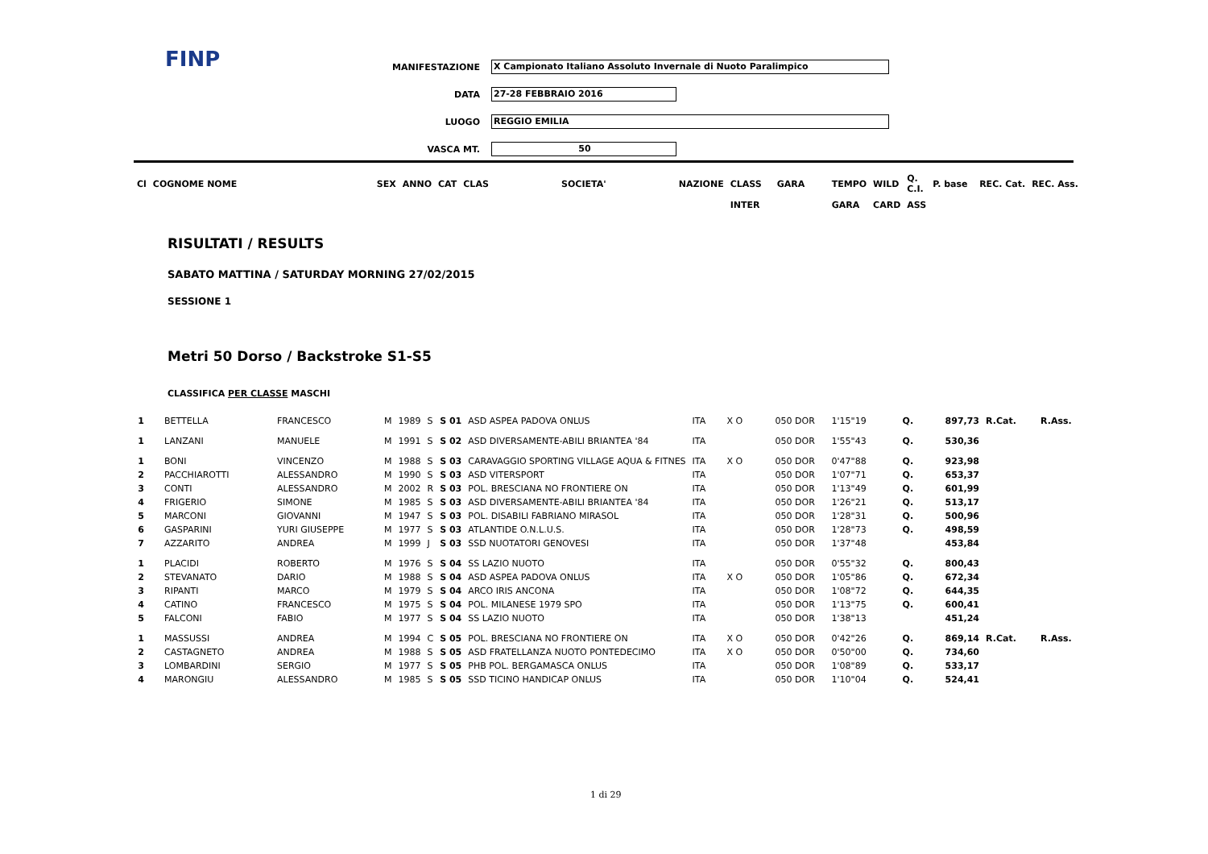FINP
MANIFESTAZIONE X Campionato Italiano Assoluto Invernale di Nuoto Paralimpico
DATA 27-28 FEBBRAIO 2016
LUOGO REGGIO EMILIA
VASCA MT. 50
| Cl | COGNOME NOME | SEX | ANNO | CAT | CLAS | SOCIETA' | NAZIONE | CLASS | GARA | TEMPO | WILD | Q. C.I. | P. base | REC. Cat. | REC. Ass. |
| | | | | | | | | INTER | | GARA | CARD | ASS | | | |
RISULTATI / RESULTS
SABATO MATTINA / SATURDAY MORNING 27/02/2015
SESSIONE 1
Metri 50 Dorso / Backstroke S1-S5
CLASSIFICA PER CLASSE MASCHI
| 1 | BETTELLA | FRANCESCO | M | 1989 | S | S 01 | ASD ASPEA PADOVA ONLUS | ITA | X O | 050 DOR | 1'15"19 | Q. | 897,73 | R.Cat. | R.Ass. |
| 1 | LANZANI | MANUELE | M | 1991 | S | S 02 | ASD DIVERSAMENTE-ABILI BRIANTEA '84 | ITA | | 050 DOR | 1'55"43 | Q. | 530,36 | | |
| 1 | BONI | VINCENZO | M | 1988 | S | S 03 | CARAVAGGIO SPORTING VILLAGE AQUA & FITNES | ITA | X O | 050 DOR | 0'47"88 | Q. | 923,98 | | |
| 2 | PACCHIAROTTI | ALESSANDRO | M | 1990 | S | S 03 | ASD VITERSPORT | ITA | | 050 DOR | 1'07"71 | Q. | 653,37 | | |
| 3 | CONTI | ALESSANDRO | M | 2002 | R | S 03 | POL. BRESCIANA NO FRONTIERE ON | ITA | | 050 DOR | 1'13"49 | Q. | 601,99 | | |
| 4 | FRIGERIO | SIMONE | M | 1985 | S | S 03 | ASD DIVERSAMENTE-ABILI BRIANTEA '84 | ITA | | 050 DOR | 1'26"21 | Q. | 513,17 | | |
| 5 | MARCONI | GIOVANNI | M | 1947 | S | S 03 | POL. DISABILI FABRIANO MIRASOL | ITA | | 050 DOR | 1'28"31 | Q. | 500,96 | | |
| 6 | GASPARINI | YURI GIUSEPPE | M | 1977 | S | S 03 | ATLANTIDE O.N.L.U.S. | ITA | | 050 DOR | 1'28"73 | Q. | 498,59 | | |
| 7 | AZZARITO | ANDREA | M | 1999 | J | S 03 | SSD NUOTATORI GENOVESI | ITA | | 050 DOR | 1'37"48 | | 453,84 | | |
| 1 | PLACIDI | ROBERTO | M | 1976 | S | S 04 | SS LAZIO NUOTO | ITA | | 050 DOR | 0'55"32 | Q. | 800,43 | | |
| 2 | STEVANATO | DARIO | M | 1988 | S | S 04 | ASD ASPEA PADOVA ONLUS | ITA | X O | 050 DOR | 1'05"86 | Q. | 672,34 | | |
| 3 | RIPANTI | MARCO | M | 1979 | S | S 04 | ARCO IRIS ANCONA | ITA | | 050 DOR | 1'08"72 | Q. | 644,35 | | |
| 4 | CATINO | FRANCESCO | M | 1975 | S | S 04 | POL. MILANESE 1979 SPO | ITA | | 050 DOR | 1'13"75 | Q. | 600,41 | | |
| 5 | FALCONI | FABIO | M | 1977 | S | S 04 | SS LAZIO NUOTO | ITA | | 050 DOR | 1'38"13 | | 451,24 | | |
| 1 | MASSUSSI | ANDREA | M | 1994 | C | S 05 | POL. BRESCIANA NO FRONTIERE ON | ITA | X O | 050 DOR | 0'42"26 | Q. | 869,14 | R.Cat. | R.Ass. |
| 2 | CASTAGNETO | ANDREA | M | 1988 | S | S 05 | ASD FRATELLANZA NUOTO PONTEDECIMO | ITA | X O | 050 DOR | 0'50"00 | Q. | 734,60 | | |
| 3 | LOMBARDINI | SERGIO | M | 1977 | S | S 05 | PHB POL. BERGAMASCA ONLUS | ITA | | 050 DOR | 1'08"89 | Q. | 533,17 | | |
| 4 | MARONGIU | ALESSANDRO | M | 1985 | S | S 05 | SSD TICINO HANDICAP ONLUS | ITA | | 050 DOR | 1'10"04 | Q. | 524,41 | | |
1 di 29